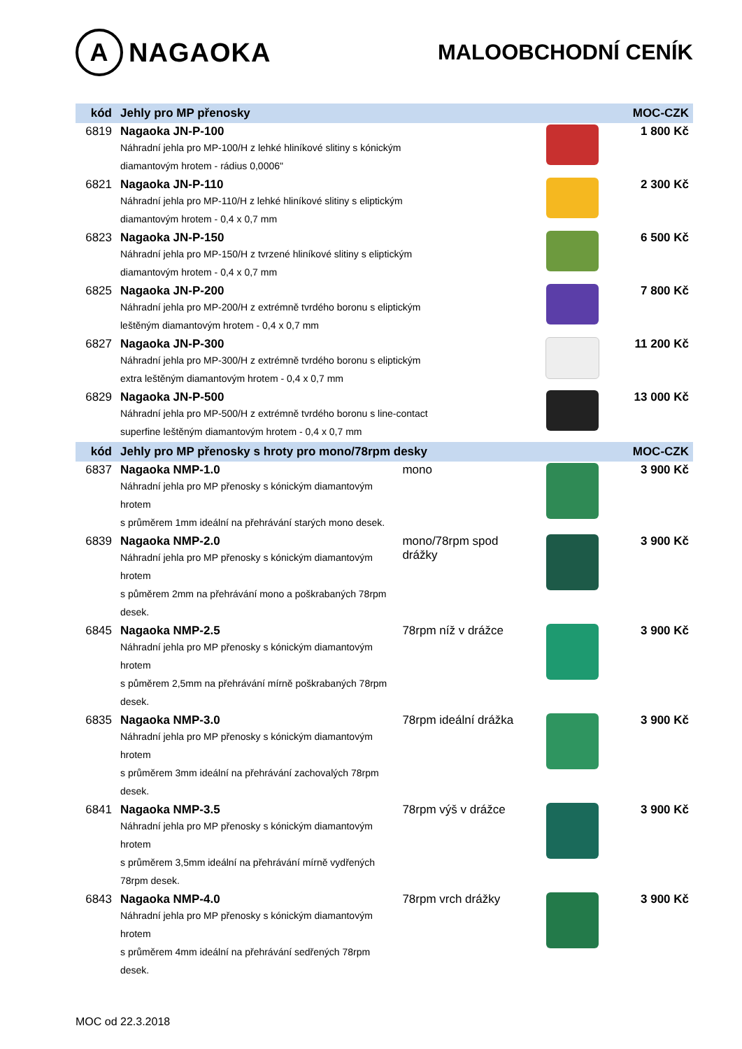A NAGAOKA
MALOOBCHODNÍ CENÍK
| kód | Jehly pro MP přenosky | | | MOC-CZK |
| --- | --- | --- | --- | --- |
| 6819 | Nagaoka JN-P-100 Náhradní jehla pro MP-100/H z lehké hliníkové slitiny s kónickým diamantovým hrotem - rádius 0,0006" | | | 1 800 Kč |
| 6821 | Nagaoka JN-P-110 Náhradní jehla pro MP-110/H z lehké hliníkové slitiny s eliptickým diamantovým hrotem - 0,4 x 0,7 mm | | | 2 300 Kč |
| 6823 | Nagaoka JN-P-150 Náhradní jehla pro MP-150/H z tvrzené hliníkové slitiny s eliptickým diamantovým hrotem - 0,4 x 0,7 mm | | | 6 500 Kč |
| 6825 | Nagaoka JN-P-200 Náhradní jehla pro MP-200/H z extrémně tvrdého boronu s eliptickým leštěným diamantovým hrotem - 0,4 x 0,7 mm | | | 7 800 Kč |
| 6827 | Nagaoka JN-P-300 Náhradní jehla pro MP-300/H z extrémně tvrdého boronu s eliptickým extra leštěným diamantovým hrotem - 0,4 x 0,7 mm | | | 11 200 Kč |
| 6829 | Nagaoka JN-P-500 Náhradní jehla pro MP-500/H z extrémně tvrdého boronu s line-contact superfine leštěným diamantovým hrotem - 0,4 x 0,7 mm | | | 13 000 Kč |
| kód | Jehly pro MP přenosky s hroty pro mono/78rpm desky | | | MOC-CZK |
| 6837 | Nagaoka NMP-1.0 Náhradní jehla pro MP přenosky s kónickým diamantovým hrotem s průměrem 1mm ideální na přehrávání starých mono desek. | mono | | 3 900 Kč |
| 6839 | Nagaoka NMP-2.0 Náhradní jehla pro MP přenosky s kónickým diamantovým hrotem s půměrem 2mm na přehrávání mono a poškrabaných 78rpm desek. | mono/78rpm spod drážky | | 3 900 Kč |
| 6845 | Nagaoka NMP-2.5 Náhradní jehla pro MP přenosky s kónickým diamantovým hrotem s půměrem 2,5mm na přehrávání mírně poškrabaných 78rpm desek. | 78rpm níž v drážce | | 3 900 Kč |
| 6835 | Nagaoka NMP-3.0 Náhradní jehla pro MP přenosky s kónickým diamantovým hrotem s průměrem 3mm ideální na přehrávání zachovalých 78rpm desek. | 78rpm ideální drážka | | 3 900 Kč |
| 6841 | Nagaoka NMP-3.5 Náhradní jehla pro MP přenosky s kónickým diamantovým hrotem s průměrem 3,5mm ideální na přehrávání mírně vydřených 78rpm desek. | 78rpm výš v drážce | | 3 900 Kč |
| 6843 | Nagaoka NMP-4.0 Náhradní jehla pro MP přenosky s kónickým diamantovým hrotem s průměrem 4mm ideální na přehrávání sedřených 78rpm desek. | 78rpm vrch drážky | | 3 900 Kč |
MOC od 22.3.2018